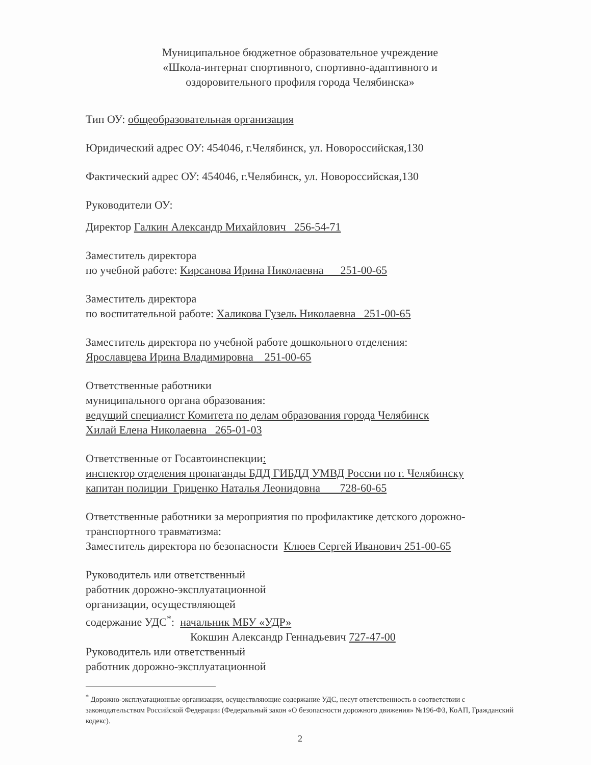Муниципальное бюджетное образовательное учреждение
«Школа-интернат спортивного, спортивно-адаптивного и
оздоровительного профиля города Челябинска»
Тип ОУ: общеобразовательная организация
Юридический адрес ОУ: 454046, г.Челябинск, ул. Новороссийская,130
Фактический адрес ОУ: 454046, г.Челябинск, ул. Новороссийская,130
Руководители ОУ:
Директор Галкин Александр Михайлович 256-54-71
Заместитель директора
по учебной работе: Кирсанова Ирина Николаевна 251-00-65
Заместитель директора
по воспитательной работе: Халикова Гузель Николаевна 251-00-65
Заместитель директора по учебной работе дошкольного отделения:
Ярославцева Ирина Владимировна 251-00-65
Ответственные работники
муниципального органа образования:
ведущий специалист Комитета по делам образования города Челябинск
Хилай Елена Николаевна 265-01-03
Ответственные от Госавтоинспекции:
инспектор отделения пропаганды БДД ГИБДД УМВД России по г. Челябинску
капитан полиции Гриценко Наталья Леонидовна 728-60-65
Ответственные работники за мероприятия по профилактике детского дорожно-транспортного травматизма:
Заместитель директора по безопасности Клюев Сергей Иванович 251-00-65
Руководитель или ответственный
работник дорожно-эксплуатационной
организации, осуществляющей
содержание УДС<sup>*</sup>: начальник МБУ «УДР»
Кокшин Александр Геннадьевич 727-47-00
Руководитель или ответственный
работник дорожно-эксплуатационной
<sup>*</sup> Дорожно-эксплуатационные организации, осуществляющие содержание УДС, несут ответственность в соответствии с законодательством Российской Федерации (Федеральный закон «О безопасности дорожного движения» №196-ФЗ, КоАП, Гражданский кодекс).
2